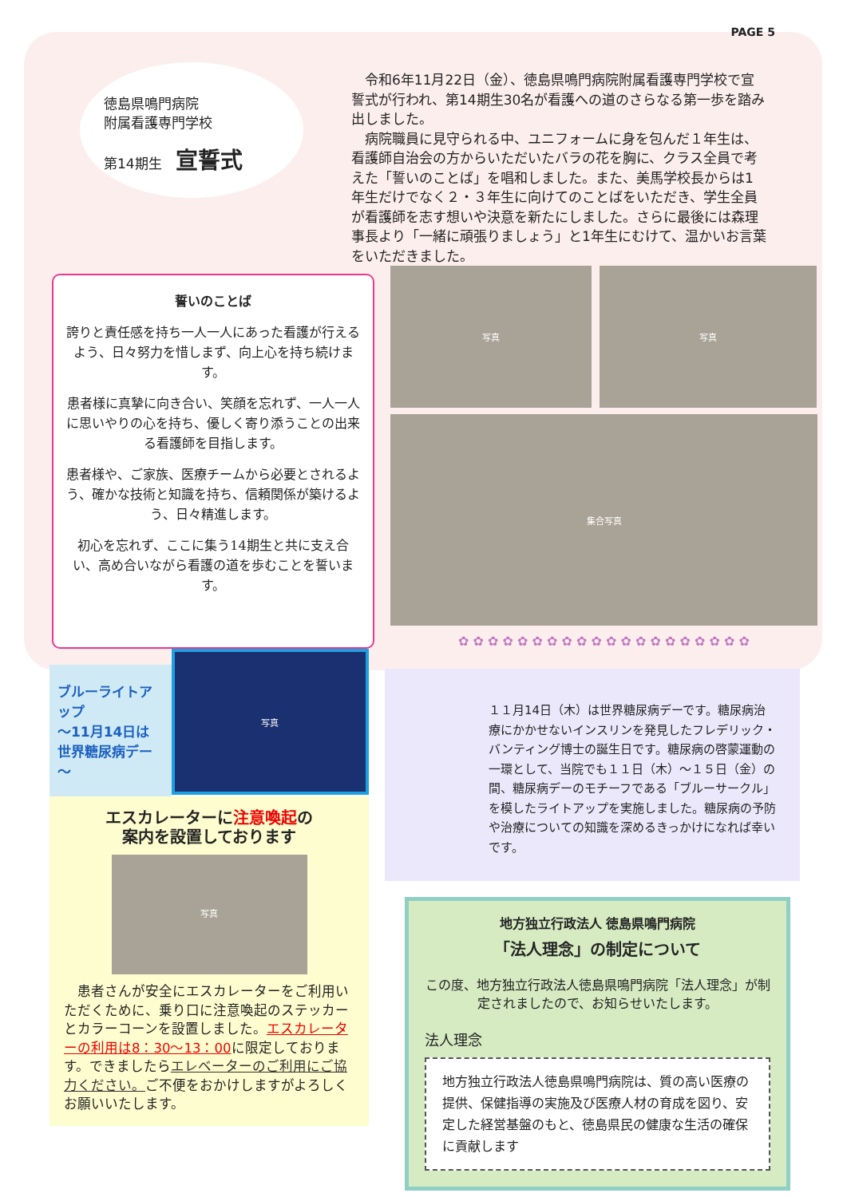PAGE 5
徳島県鳴門病院
附属看護専門学校
第14期生　宣誓式
　令和6年11月22日（金）、徳島県鳴門病院附属看護専門学校で宣誓式が行われ、第14期生30名が看護への道のさらなる第一歩を踏み出しました。
　病院職員に見守られる中、ユニフォームに身を包んだ１年生は、看護師自治会の方からいただいたバラの花を胸に、クラス全員で考えた「誓いのことば」を唱和しました。また、美馬学校長からは1年生だけでなく２・３年生に向けてのことばをいただき、学生全員が看護師を志す想いや決意を新たにしました。さらに最後には森理事長より「一緒に頑張りましょう」と1年生にむけて、温かいお言葉をいただきました。
誓いのことば
誇りと責任感を持ち一人一人にあった看護が行えるよう、日々努力を惜しまず、向上心を持ち続けます。
患者様に真摯に向き合い、笑顔を忘れず、一人一人に思いやりの心を持ち、優しく寄り添うことの出来る看護師を目指します。
患者様や、ご家族、医療チームから必要とされるよう、確かな技術と知識を持ち、信頼関係が築けるよう、日々精進します。
初心を忘れず、ここに集う14期生と共に支え合い、高め合いながら看護の道を歩むことを誓います。
写真 写真
集合写真
✿ ✿ ✿ ✿ ✿ ✿ ✿ ✿ ✿ ✿ ✿ ✿ ✿ ✿ ✿ ✿ ✿ ✿ ✿ ✿
ブルーライトアップ
～11月14日は
世界糖尿病デー～
写真
エスカレーターに注意喚起の
案内を設置しております
写真
　患者さんが安全にエスカレーターをご利用いただくために、乗り口に注意喚起のステッカーとカラーコーンを設置しました。エスカレーターの利用は8：30～13：00に限定しております。できましたらエレベーターのご利用にご協力ください。ご不便をおかけしますがよろしくお願いいたします。
１１月14日（木）は世界糖尿病デーです。糖尿病治療にかかせないインスリンを発見したフレデリック・バンティング博士の誕生日です。糖尿病の啓蒙運動の一環として、当院でも１１日（木）～１５日（金）の間、糖尿病デーのモチーフである「ブルーサークル」を模したライトアップを実施しました。糖尿病の予防や治療についての知識を深めるきっかけになれば幸いです。
地方独立行政法人 徳島県鳴門病院
「法人理念」の制定について
この度、地方独立行政法人徳島県鳴門病院「法人理念」が制定されましたので、お知らせいたします。
法人理念
地方独立行政法人徳島県鳴門病院は、質の高い医療の提供、保健指導の実施及び医療人材の育成を図り、安定した経営基盤のもと、徳島県民の健康な生活の確保に貢献します